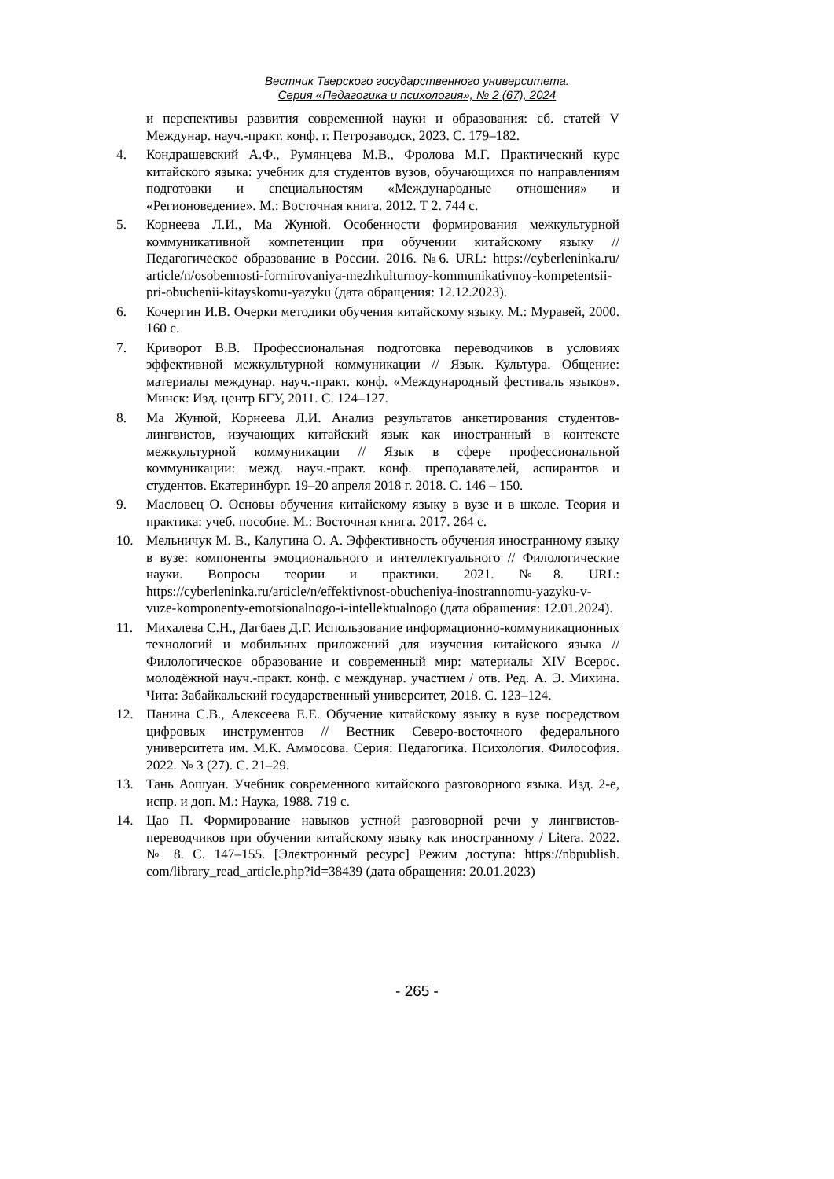Вестник Тверского государственного университета.
Серия «Педагогика и психология», № 2 (67), 2024
и перспективы развития современной науки и образования: сб. статей V Междунар. науч.-практ. конф. г. Петрозаводск, 2023. С. 179–182.
4. Кондрашевский А.Ф., Румянцева М.В., Фролова М.Г. Практический курс китайского языка: учебник для студентов вузов, обучающихся по направлениям подготовки и специальностям «Международные отношения» и «Регионоведение». М.: Восточная книга. 2012. Т 2. 744 с.
5. Корнеева Л.И., Ма Жунюй. Особенности формирования межкультурной коммуникативной компетенции при обучении китайскому языку // Педагогическое образование в России. 2016. №6. URL: https://cyberleninka.ru/ article/n/osobennosti-formirovaniya-mezhkulturnoy-kommunikativnoy-kompetentsii-pri-obuchenii-kitayskomu-yazyku (дата обращения: 12.12.2023).
6. Кочергин И.В. Очерки методики обучения китайскому языку. М.: Муравей, 2000. 160 с.
7. Криворот В.В. Профессиональная подготовка переводчиков в условиях эффективной межкультурной коммуникации // Язык. Культура. Общение: материалы междунар. науч.-практ. конф. «Международный фестиваль языков». Минск: Изд. центр БГУ, 2011. С. 124–127.
8. Ма Жунюй, Корнеева Л.И. Анализ результатов анкетирования студентов-лингвистов, изучающих китайский язык как иностранный в контексте межкультурной коммуникации // Язык в сфере профессиональной коммуникации: межд. науч.-практ. конф. преподавателей, аспирантов и студентов. Екатеринбург. 19–20 апреля 2018 г. 2018. С. 146 – 150.
9. Масловец О. Основы обучения китайскому языку в вузе и в школе. Теория и практика: учеб. пособие. М.: Восточная книга. 2017. 264 с.
10. Мельничук М. В., Калугина О. А. Эффективность обучения иностранному языку в вузе: компоненты эмоционального и интеллектуального // Филологические науки. Вопросы теории и практики. 2021. №8. URL: https://cyberleninka.ru/article/n/effektivnost-obucheniya-inostrannomu-yazyku-v-vuze-komponenty-emotsionalnogo-i-intellektualnogo (дата обращения: 12.01.2024).
11. Михалева С.Н., Дагбаев Д.Г. Использование информационно-коммуникационных технологий и мобильных приложений для изучения китайского языка // Филологическое образование и современный мир: материалы XIV Всерос. молодёжной науч.-практ. конф. с междунар. участием / отв. Ред. А. Э. Михина. Чита: Забайкальский государственный университет, 2018. С. 123–124.
12. Панина С.В., Алексеева Е.Е. Обучение китайскому языку в вузе посредством цифровых инструментов // Вестник Северо-восточного федерального университета им. М.К. Аммосова. Серия: Педагогика. Психология. Философия. 2022. № 3 (27). С. 21–29.
13. Тань Аошуан. Учебник современного китайского разговорного языка. Изд. 2-е, испр. и доп. М.: Наука, 1988. 719 с.
14. Цао П. Формирование навыков устной разговорной речи у лингвистов-переводчиков при обучении китайскому языку как иностранному / Litera. 2022. № 8. С. 147–155. [Электронный ресурс] Режим доступа: https://nbpublish. com/library_read_article.php?id=38439 (дата обращения: 20.01.2023)
- 265 -